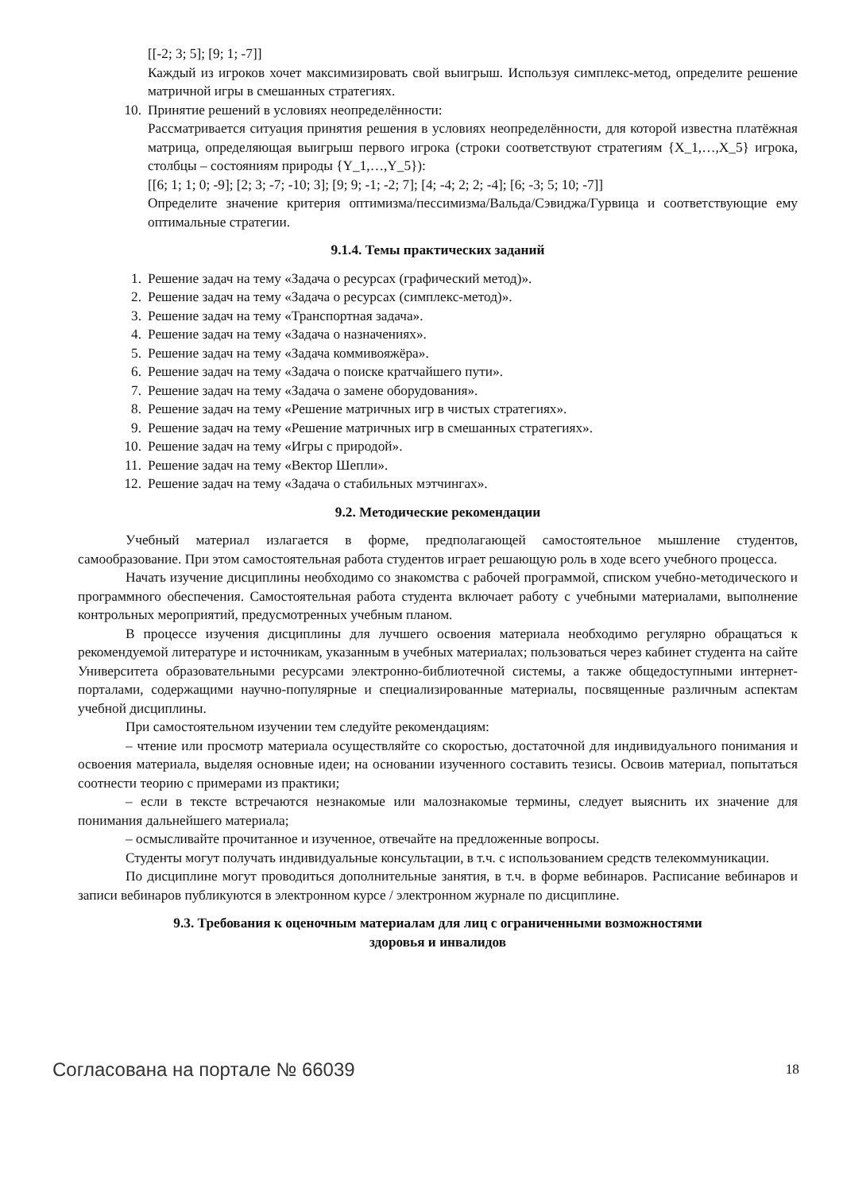[[-2; 3; 5]; [9; 1; -7]]
Каждый из игроков хочет максимизировать свой выигрыш. Используя симплекс-метод, определите решение матричной игры в смешанных стратегиях.
10. Принятие решений в условиях неопределённости:
Рассматривается ситуация принятия решения в условиях неопределённости, для которой известна платёжная матрица, определяющая выигрыш первого игрока (строки соответствуют стратегиям {X_1,…,X_5} игрока, столбцы – состояниям природы {Y_1,…,Y_5}):
[[6; 1; 1; 0; -9]; [2; 3; -7; -10; 3]; [9; 9; -1; -2; 7]; [4; -4; 2; 2; -4]; [6; -3; 5; 10; -7]]
Определите значение критерия оптимизма/пессимизма/Вальда/Сэвиджа/Гурвица и соответствующие ему оптимальные стратегии.
9.1.4. Темы практических заданий
1. Решение задач на тему «Задача о ресурсах (графический метод)».
2. Решение задач на тему «Задача о ресурсах (симплекс-метод)».
3. Решение задач на тему «Транспортная задача».
4. Решение задач на тему «Задача о назначениях».
5. Решение задач на тему «Задача коммивояжёра».
6. Решение задач на тему «Задача о поиске кратчайшего пути».
7. Решение задач на тему «Задача о замене оборудования».
8. Решение задач на тему «Решение матричных игр в чистых стратегиях».
9. Решение задач на тему «Решение матричных игр в смешанных стратегиях».
10. Решение задач на тему «Игры с природой».
11. Решение задач на тему «Вектор Шепли».
12. Решение задач на тему «Задача о стабильных мэтчингах».
9.2. Методические рекомендации
Учебный материал излагается в форме, предполагающей самостоятельное мышление студентов, самообразование. При этом самостоятельная работа студентов играет решающую роль в ходе всего учебного процесса.
Начать изучение дисциплины необходимо со знакомства с рабочей программой, списком учебно-методического и программного обеспечения. Самостоятельная работа студента включает работу с учебными материалами, выполнение контрольных мероприятий, предусмотренных учебным планом.
В процессе изучения дисциплины для лучшего освоения материала необходимо регулярно обращаться к рекомендуемой литературе и источникам, указанным в учебных материалах; пользоваться через кабинет студента на сайте Университета образовательными ресурсами электронно-библиотечной системы, а также общедоступными интернет-порталами, содержащими научно-популярные и специализированные материалы, посвященные различным аспектам учебной дисциплины.
При самостоятельном изучении тем следуйте рекомендациям:
– чтение или просмотр материала осуществляйте со скоростью, достаточной для индивидуального понимания и освоения материала, выделяя основные идеи; на основании изученного составить тезисы. Освоив материал, попытаться соотнести теорию с примерами из практики;
– если в тексте встречаются незнакомые или малознакомые термины, следует выяснить их значение для понимания дальнейшего материала;
– осмысливайте прочитанное и изученное, отвечайте на предложенные вопросы.
Студенты могут получать индивидуальные консультации, в т.ч. с использованием средств телекоммуникации.
По дисциплине могут проводиться дополнительные занятия, в т.ч. в форме вебинаров. Расписание вебинаров и записи вебинаров публикуются в электронном курсе / электронном журнале по дисциплине.
9.3. Требования к оценочным материалам для лиц с ограниченными возможностями
здоровья и инвалидов
Согласована на портале № 66039 18